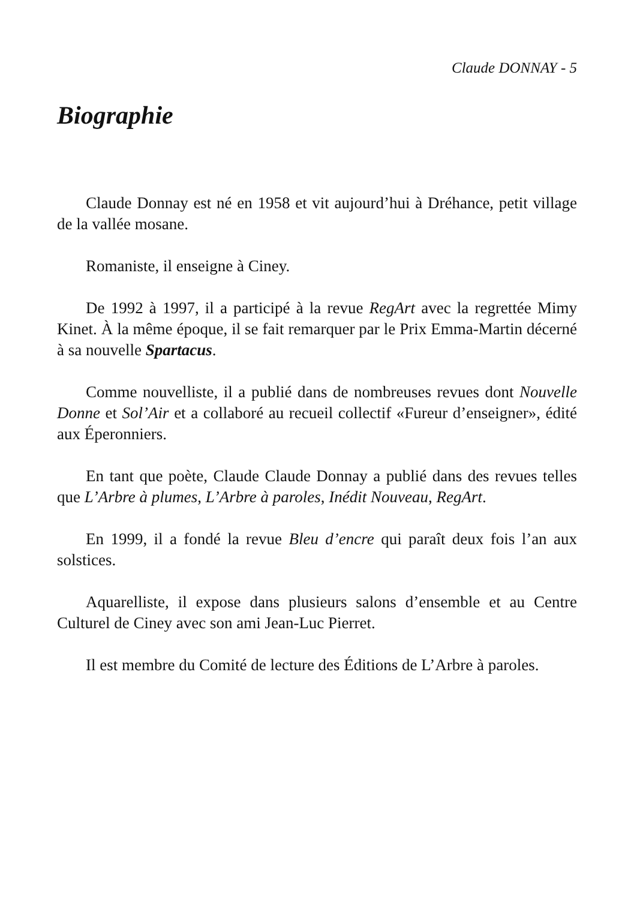Claude DONNAY - 5
Biographie
Claude Donnay est né en 1958 et vit aujourd’hui à Dréhance, petit village de la vallée mosane.
Romaniste, il enseigne à Ciney.
De 1992 à 1997, il a participé à la revue RegArt avec la regrettée Mimy Kinet. À la même époque, il se fait remarquer par le Prix Emma-Martin décerné à sa nouvelle Spartacus.
Comme nouvelliste, il a publié dans de nombreuses revues dont Nouvelle Donne et Sol’Air et a collaboré au recueil collectif «Fureur d’enseigner», édité aux Éperonniers.
En tant que poète, Claude Claude Donnay a publié dans des revues telles que L’Arbre à plumes, L’Arbre à paroles, Inédit Nouveau, RegArt.
En 1999, il a fondé la revue Bleu d’encre qui paraît deux fois l’an aux solstices.
Aquarelliste, il expose dans plusieurs salons d’ensemble et au Centre Culturel de Ciney avec son ami Jean-Luc Pierret.
Il est membre du Comité de lecture des Éditions de L’Arbre à paroles.